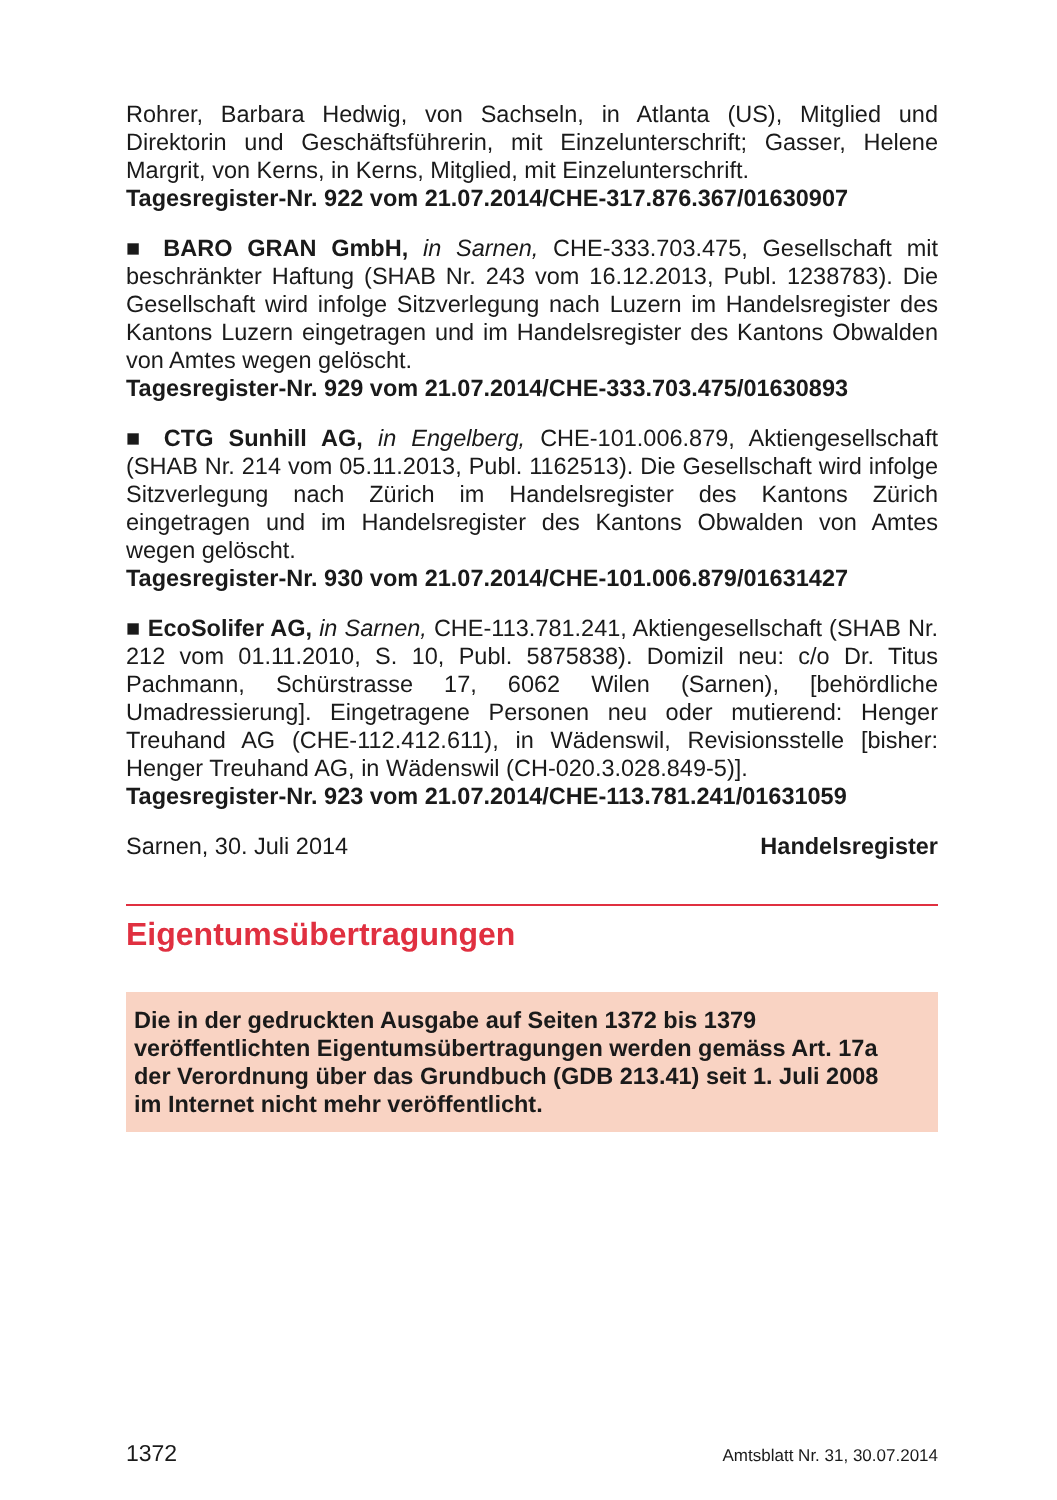Rohrer, Barbara Hedwig, von Sachseln, in Atlanta (US), Mitglied und Direktorin und Geschäftsführerin, mit Einzelunterschrift; Gasser, Helene Margrit, von Kerns, in Kerns, Mitglied, mit Einzelunterschrift.
Tagesregister-Nr. 922 vom 21.07.2014/CHE-317.876.367/01630907
■ BARO GRAN GmbH, in Sarnen, CHE-333.703.475, Gesellschaft mit beschränkter Haftung (SHAB Nr. 243 vom 16.12.2013, Publ. 1238783). Die Gesellschaft wird infolge Sitzverlegung nach Luzern im Handelsregister des Kantons Luzern eingetragen und im Handelsregister des Kantons Obwalden von Amtes wegen gelöscht.
Tagesregister-Nr. 929 vom 21.07.2014/CHE-333.703.475/01630893
■ CTG Sunhill AG, in Engelberg, CHE-101.006.879, Aktiengesellschaft (SHAB Nr. 214 vom 05.11.2013, Publ. 1162513). Die Gesellschaft wird infolge Sitzverlegung nach Zürich im Handelsregister des Kantons Zürich eingetragen und im Handelsregister des Kantons Obwalden von Amtes wegen gelöscht.
Tagesregister-Nr. 930 vom 21.07.2014/CHE-101.006.879/01631427
■ EcoSolifer AG, in Sarnen, CHE-113.781.241, Aktiengesellschaft (SHAB Nr. 212 vom 01.11.2010, S. 10, Publ. 5875838). Domizil neu: c/o Dr. Titus Pachmann, Schürstrasse 17, 6062 Wilen (Sarnen), [behördliche Umadressierung]. Eingetragene Personen neu oder mutierend: Henger Treuhand AG (CHE-112.412.611), in Wädenswil, Revisionsstelle [bisher: Henger Treuhand AG, in Wädenswil (CH-020.3.028.849-5)].
Tagesregister-Nr. 923 vom 21.07.2014/CHE-113.781.241/01631059
Sarnen, 30. Juli 2014 Handelsregister
Eigentumsübertragungen
Die in der gedruckten Ausgabe auf Seiten 1372 bis 1379
veröffentlichten Eigentumsübertragungen werden gemäss Art. 17a
der Verordnung über das Grundbuch (GDB 213.41) seit 1. Juli 2008
im Internet nicht mehr veröffentlicht.
1372 Amtsblatt Nr. 31, 30.07.2014